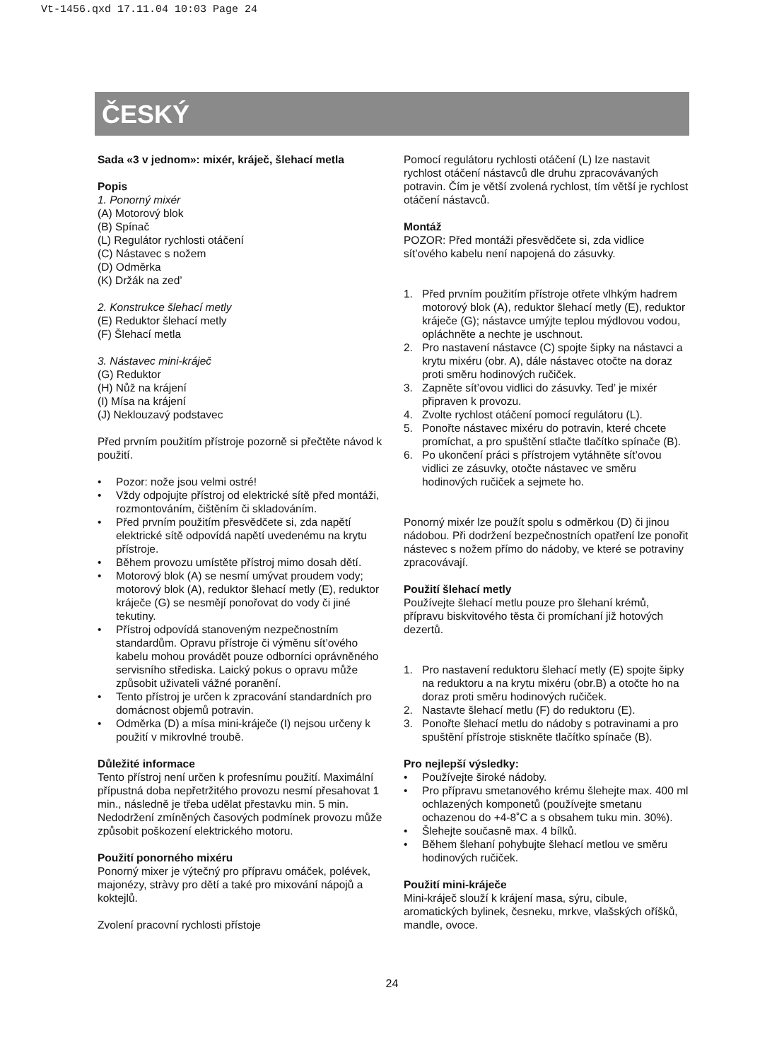Vt-1456.qxd 17.11.04 10:03 Page 24
ČESKÝ
Sada «3 v jednom»: mixér, kráječ, šlehací metla
Popis
1. Ponorný mixér
(A) Motorový blok
(B) Spínač
(L) Regulátor rychlosti otáčení
(C) Nástavec s nožem
(D) Odměrka
(K) Držák na zed’
2. Konstrukce šlehací metly
(E) Reduktor šlehací metly
(F) Šlehací metla
3. Nástavec mini-kráječ
(G) Reduktor
(H) Nůž na krájení
(I) Mísa na krájení
(J) Neklouzavý podstavec
Před prvním použitím přístroje pozorně si přečtěte návod k použití.
• Pozor: nože jsou velmi ostré!
• Vždy odpojujte přístroj od elektrické sítě před montáži, rozmontováním, čištěním či skladováním.
• Před prvním použitím přesvědčete si, zda napětí elektrické sítě odpovídá napětí uvedenému na krytu přístroje.
• Během provozu umístěte přístroj mimo dosah dětí.
• Motorový blok (A) se nesmí umývat proudem vody; motorový blok (A), reduktor šlehací metly (E), reduktor kráječe (G) se nesmějí ponořovat do vody či jiné tekutiny.
• Přístroj odpovídá stanoveným nezpečnostním standardům. Opravu přístroje či výměnu sít’ového kabelu mohou provádět pouze odborníci oprávněného servisního střediska. Laický pokus o opravu může způsobit uživateli vážné poranění.
• Tento přístroj je určen k zpracování standardních pro domácnost objemů potravin.
• Odměrka (D) a mísa mini-kráječe (I) nejsou určeny k použití v mikrovlné troubě.
Důležité informace
Tento přístroj není určen k profesnímu použití. Maximální přípustná doba nepřetržitého provozu nesmí přesahovat 1 min., následně je třeba udělat přestavku min. 5 min. Nedodržení zmíněných časových podmínek provozu může způsobit poškození elektrického motoru.
Použití ponorného mixéru
Ponorný mixer je výtečný pro přípravu omáček, polévek, majonézy, stràvy pro dětí a také pro mixování nápojů a koktejlů.
Zvolení pracovní rychlosti přístoje
Pomocí regulátoru rychlosti otáčení (L) lze nastavit rychlost otáčení nástavců dle druhu zpracovávaných potravin. Čím je větší zvolená rychlost, tím větší je rychlost otáčení nástavců.
Montáž
POZOR: Před montáži přesvědčete si, zda vidlice sít’ového kabelu není napojená do zásuvky.
1. Před prvním použitím přístroje otřete vlhkým hadrem motorový blok (A), reduktor šlehací metly (E), reduktor kráječe (G); nástavce umýjte teplou mýdlovou vodou, opláchněte a nechte je uschnout.
2. Pro nastavení nástavce (C) spojte šipky na nástavci a krytu mixéru (obr. A), dále nástavec otočte na doraz proti směru hodinových ručiček.
3. Zapněte sít’ovou vidlici do zásuvky. Ted’ je mixér připraven k provozu.
4. Zvolte rychlost otáčení pomocí regulátoru (L).
5. Ponořte nástavec mixéru do potravin, které chcete promíchat, a pro spuštění stlačte tlačítko spínače (B).
6. Po ukončení práci s přístrojem vytáhněte sít’ovou vidlici ze zásuvky, otočte nástavec ve směru hodinových ručiček a sejmete ho.
Ponorný mixér lze použít spolu s odměrkou (D) či jinou nádobou. Při dodržení bezpečnostních opatření lze ponořit nástevec s nožem přímo do nádoby, ve které se potraviny zpracovávají.
Použití šlehací metly
Používejte šlehací metlu pouze pro šlehaní krémů, přípravu biskvitového těsta či promíchaní již hotových dezertů.
1. Pro nastavení reduktoru šlehací metly (E) spojte šipky na reduktoru a na krytu mixéru (obr.B) a otočte ho na doraz proti směru hodinových ručiček.
2. Nastavte šlehací metlu (F) do reduktoru (E).
3. Ponořte šlehací metlu do nádoby s potravinami a pro spuštění přístroje stiskněte tlačítko spínače (B).
Pro nejlepší výsledky:
• Používejte široké nádoby.
• Pro přípravu smetanového krému šlehejte max. 400 ml ochlazených komponetů (používejte smetanu ochazenou do +4-8˚C a s obsahem tuku min. 30%).
• Šlehejte současně max. 4 bílků.
• Během šlehaní pohybujte šlehací metlou ve směru hodinových ručiček.
Použití mini-kráječe
Mini-kráječ slouží k krájení masa, sýru, cibule, aromatických bylinek, česneku, mrkve, vlašských oříšků, mandle, ovoce.
24